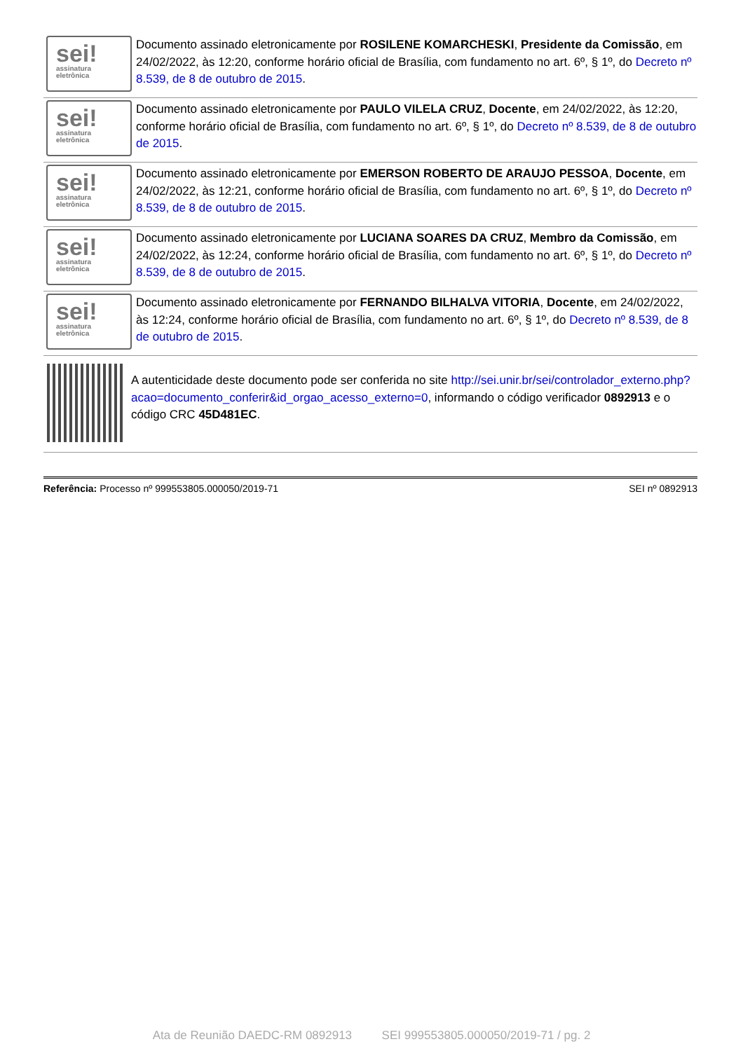sei!
assinatura
eletrônica
Documento assinado eletronicamente por ROSILENE KOMARCHESKI, Presidente da Comissão, em 24/02/2022, às 12:20, conforme horário oficial de Brasília, com fundamento no art. 6º, § 1º, do Decreto nº 8.539, de 8 de outubro de 2015.
sei!
assinatura
eletrônica
Documento assinado eletronicamente por PAULO VILELA CRUZ, Docente, em 24/02/2022, às 12:20, conforme horário oficial de Brasília, com fundamento no art. 6º, § 1º, do Decreto nº 8.539, de 8 de outubro de 2015.
sei!
assinatura
eletrônica
Documento assinado eletronicamente por EMERSON ROBERTO DE ARAUJO PESSOA, Docente, em 24/02/2022, às 12:21, conforme horário oficial de Brasília, com fundamento no art. 6º, § 1º, do Decreto nº 8.539, de 8 de outubro de 2015.
sei!
assinatura
eletrônica
Documento assinado eletronicamente por LUCIANA SOARES DA CRUZ, Membro da Comissão, em 24/02/2022, às 12:24, conforme horário oficial de Brasília, com fundamento no art. 6º, § 1º, do Decreto nº 8.539, de 8 de outubro de 2015.
sei!
assinatura
eletrônica
Documento assinado eletronicamente por FERNANDO BILHALVA VITORIA, Docente, em 24/02/2022, às 12:24, conforme horário oficial de Brasília, com fundamento no art. 6º, § 1º, do Decreto nº 8.539, de 8 de outubro de 2015.
A autenticidade deste documento pode ser conferida no site http://sei.unir.br/sei/controlador_externo.php?
acao=documento_conferir&id_orgao_acesso_externo=0, informando o código verificador 0892913 e o código CRC 45D481EC.
Referência: Processo nº 999553805.000050/2019-71 SEI nº 0892913
Ata de Reunião DAEDC-RM 0892913 SEI 999553805.000050/2019-71 / pg. 2